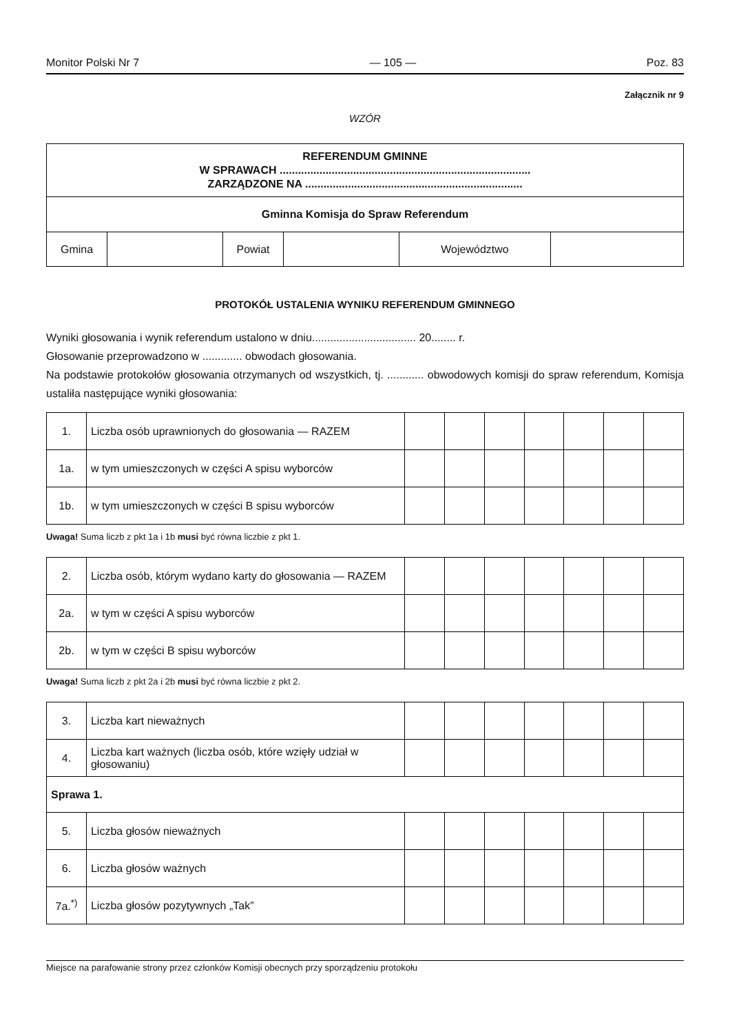Monitor Polski Nr 7 — 105 — Poz. 83
Załącznik nr 9
WZÓR
| REFERENDUM GMINNE W SPRAWACH .................................................................................. ZARZĄDZONE NA ....................................................................... | | | | | |
| Gminna Komisja do Spraw Referendum | | | | | |
| Gmina | | Powiat | | Województwo | |
PROTOKÓŁ USTALENIA WYNIKU REFERENDUM GMINNEGO
Wyniki głosowania i wynik referendum ustalono w dniu.................................. 20........ r.
Głosowanie przeprowadzono w ............. obwodach głosowania.
Na podstawie protokołów głosowania otrzymanych od wszystkich, tj. ............ obwodowych komisji do spraw referendum, Komisja ustaliła następujące wyniki głosowania:
| 1. | Liczba osób uprawnionych do głosowania — RAZEM | | | | | | | |
| 1a. | w tym umieszczonych w części A spisu wyborców | | | | | | | |
| 1b. | w tym umieszczonych w części B spisu wyborców | | | | | | | |
Uwaga! Suma liczb z pkt 1a i 1b musi być równa liczbie z pkt 1.
| 2. | Liczba osób, którym wydano karty do głosowania — RAZEM | | | | | | | |
| 2a. | w tym w części A spisu wyborców | | | | | | | |
| 2b. | w tym w części B spisu wyborców | | | | | | | |
Uwaga! Suma liczb z pkt 2a i 2b musi być równa liczbie z pkt 2.
| 3. | Liczba kart nieważnych | | | | | | | |
| 4. | Liczba kart ważnych (liczba osób, które wzięły udział w głosowaniu) | | | | | | | |
| Sprawa 1. | | | | | | | | |
| 5. | Liczba głosów nieważnych | | | | | | | |
| 6. | Liczba głosów ważnych | | | | | | | |
| 7a.<sup>*)</sup> | Liczba głosów pozytywnych „Tak” | | | | | | | |
Miejsce na parafowanie strony przez członków Komisji obecnych przy sporządzeniu protokołu